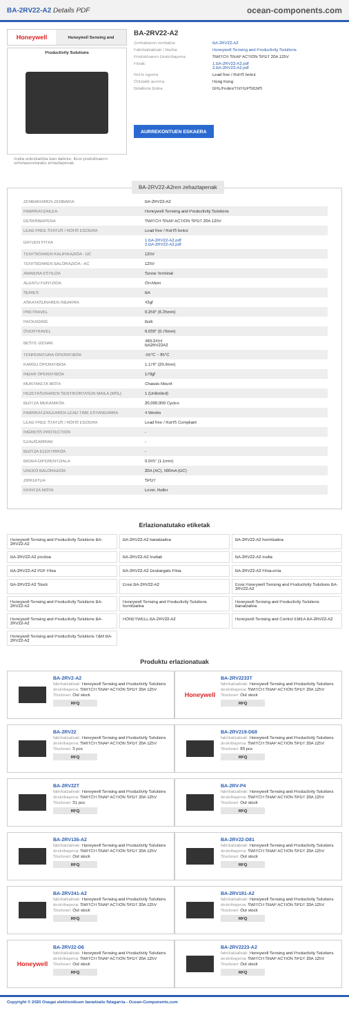BA-2RV22-A2 Details PDF
ocean-components.com
Honeywell Honeywell Sensing and
Productivity Solutions
Irudia ordezkaritza izan daiteke. Ikusi produktuaren xehetasunetarako zehaztapenak.
BA-2RV22-A2
Zenbakiaren zenbakia:
BA-2RV22-A2
Fabrikatzaileak / Marka:
Honeywell Sensing and Productivity Solutions
Produktuaren Deskribapena
SWITCH SNAP ACTION SPDT 20A 125V
Fitxak:
1.BA-2RV22-A2.pdf
2.BA-2RV22-A2.pdf
RoHs egoera
Lead free / RoHS betez
Ontziatik aurrera
Hong Kong
Bidalketa Bidea
DHL/Fedex/TNT/UPS/EMS
AURREKONTUEN ESKAERA
BA-2RV22-A2ren zehaztapenak
| ZENBAKIAREN ZENBAKIA | BA-2RV22-A2 |
| FABRIKATZAILEA | Honeywell Sensing and Productivity Solutions |
| DESKRIBAPENA | SWITCH SNAP ACTION SPDT 20A 125V |
| LEAD FREE STATUS / ROHS EGOERA | Lead free / RoHS betez |
| DATUEN FITXA | 1.BA-2RV22-A2.pdf 2.BA-2RV22-A2.pdf |
| TENTSIOAREN KALIFIKAZIOA - DC | 125V |
| TENTSIOAREN BALORAZIOA - AC | 125V |
| AMAIERA ESTILOA | Screw Terminal |
| ALDATU FUNTZIOA | On-Mom |
| SERIES | BA |
| ASKATASUNAREN INDARRA | 43gf |
| PRETRAVEL | 0.250" (6.35mm) |
| PACKAGING | Bulk |
| OVERTRAVEL | 0.030" (0.76mm) |
| BESTE IZENAK | 480-2454 BA2RV22A2 |
| TENPERATURA OPERATIBOA | -55°C ~ 85°C |
| KARGU OPERATIBOA | 1.176" (29.9mm) |
| INDAR OPERATIBOA | 170gf |
| MUNTAKETA MOTA | Chassis Mount |
| HEZETASUNAREN SENTIKORTASUN MAILA (MSL) | 1 (Unlimited) |
| BIZITZA MEKANIKOA | 20,000,000 Cycles |
| FABRIKATZAILEAREN LEAD TIME ESTANDARRA | 4 Weeks |
| LEAD FREE STATUS / ROHS EGOERA | Lead free / RoHS Compliant |
| INGRESS PROTECTION | - |
| EZAUGARRIAK | - |
| BIZITZA ELEKTRIKOA | - |
| BIDAIA DIFERENTZIALA | 0.045" (1.1mm) |
| UNEKO BALORAZIOA | 20A (AC), 500mA (DC) |
| ZIRKUITUA | SPDT |
| EKINTZA MOTA | Lever, Roller |
Erlazionatutako etiketak
Honeywell Sensing and Productivity Solutions BA-2RV22-A2
BA-2RV22-A2 banatzailea
BA-2RV22-A2 hornitzailea
BA-2RV22-A2 prezioa
BA-2RV22-A2 Irudiak
BA-2RV22-A2 irudia
BA-2RV22-A2 PDF Fitxa
BA-2RV22-A2 Deskargatu Fitxa
BA-2RV22-A2 Fitxa-orria
BA-2RV22-A2 Stock
Erosi BA-2RV22-A2
Erosi Honeywell Sensing and Productivity Solutions BA-2RV22-A2
Honeywell Sensing and Productivity Solutions BA-2RV22-A2
Honeywell Sensing and Productivity Solutions hornitzailea
Honeywell Sensing and Productivity Solutions Banatzailea
Honeywell Sensing and Productivity Solutions BA-2RV22-A2
HONEYWELL BA-2RV22-A2
Honeywell Sensing and Control EMEA BA-2RV22-A2
Honeywell Sensing and Productivity Solutions T&M BA-2RV22-A2
Produktu erlazionatuak
BA-2RV2-A2
fabrikatzaileak: Honeywell Sensing and Productivity Solutions
deskribapena: SWITCH SNAP ACTION SPDT 20A 125V
Stockean: Out stock
RFQ
Honeywell
BA-2RV2233T
fabrikatzaileak: Honeywell Sensing and Productivity Solutions
deskribapena: SWITCH SNAP ACTION SPDT 20A 125V
Stockean: Out stock
RFQ
BA-2RV22
fabrikatzaileak: Honeywell Sensing and Productivity Solutions
deskribapena: SWITCH SNAP ACTION SPDT 20A 125V
Stockean: 3 pcs
RFQ
BA-2RV219-D68
fabrikatzaileak: Honeywell Sensing and Productivity Solutions
deskribapena: SWITCH SNAP ACTION SPDT 20A 125V
Stockean: 80 pcs
RFQ
BA-2RV22T
fabrikatzaileak: Honeywell Sensing and Productivity Solutions
deskribapena: SWITCH SNAP ACTION SPDT 20A 125V
Stockean: 31 pcs
RFQ
BA-2RV-P4
fabrikatzaileak: Honeywell Sensing and Productivity Solutions
deskribapena: SWITCH SNAP ACTION SPDT 20A 125V
Stockean: Out stock
RFQ
BA-2RV136-A2
fabrikatzaileak: Honeywell Sensing and Productivity Solutions
deskribapena: SWITCH SNAP ACTION SPDT 20A 125V
Stockean: Out stock
RFQ
BA-2RV22-D81
fabrikatzaileak: Honeywell Sensing and Productivity Solutions
deskribapena: SWITCH SNAP ACTION SPDT 20A 125V
Stockean: Out stock
RFQ
BA-2RV241-A2
fabrikatzaileak: Honeywell Sensing and Productivity Solutions
deskribapena: SWITCH SNAP ACTION SPDT 20A 125V
Stockean: Out stock
RFQ
BA-2RV191-A2
fabrikatzaileak: Honeywell Sensing and Productivity Solutions
deskribapena: SWITCH SNAP ACTION SPDT 20A 125V
Stockean: Out stock
RFQ
Honeywell
BA-2RV22-D6
fabrikatzaileak: Honeywell Sensing and Productivity Solutions
deskribapena: SWITCH SNAP ACTION SPDT 20A 125V
Stockean: Out stock
RFQ
BA-2RV2223-A2
fabrikatzaileak: Honeywell Sensing and Productivity Solutions
deskribapena: SWITCH SNAP ACTION SPDT 20A 125V
Stockean: Out stock
RFQ
Copyright © 2020 Osagai elektronikoen banatzaile fidagarria - Ocean-Components.com